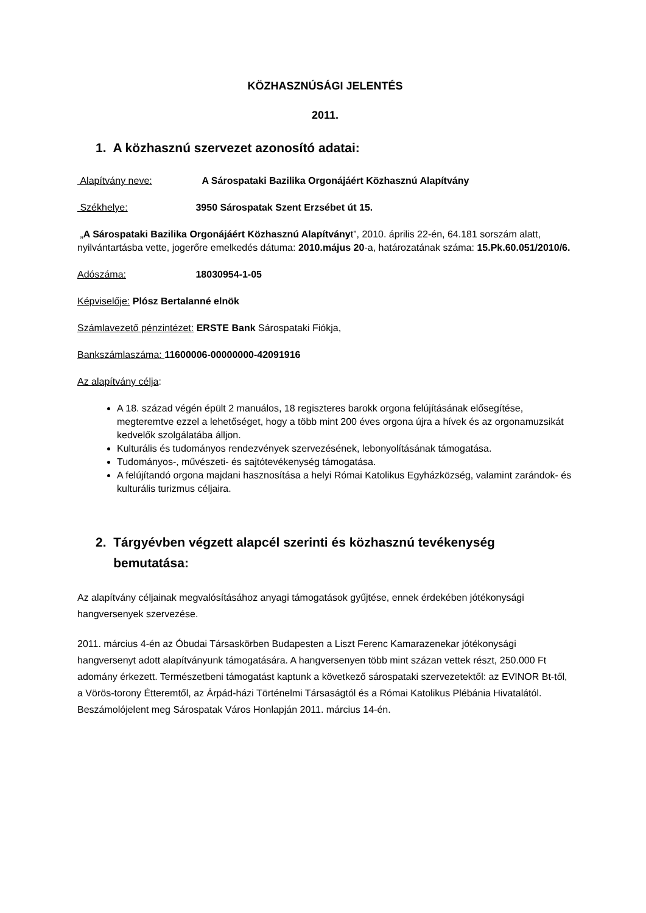KÖZHASZNÚSÁGI JELENTÉS
2011.
1. A közhasznú szervezet azonosító adatai:
Alapítvány neve: A Sárospataki Bazilika Orgonájáért Közhasznú Alapítvány
Székhelye: 3950 Sárospatak Szent Erzsébet út 15.
„A Sárospataki Bazilika Orgonájáért Közhasznú Alapítványt”, 2010. április 22-én, 64.181 sorszám alatt, nyilvántartásba vette, jogerőre emelkedés dátuma: 2010.május 20-a, határozatának száma: 15.Pk.60.051/2010/6.
Adószáma: 18030954-1-05
Képviselője: Plósz Bertalanné elnök
Számlavezető pénzintézet: ERSTE Bank Sárospataki Fiókja,
Bankszámlaszáma: 11600006-00000000-42091916
Az alapítvány célja:
A 18. század végén épült 2 manuálos, 18 regiszteres barokk orgona felújításának elősegítése, megteremtve ezzel a lehetőséget, hogy a több mint 200 éves orgona újra a hívek és az orgonamuzsikát kedvelők szolgálatába álljon.
Kulturális és tudományos rendezvények szervezésének, lebonyolításának támogatása.
Tudományos-, művészeti- és sajtótevékenység támogatása.
A felújítandó orgona majdani hasznosítása a helyi Római Katolikus Egyházközség, valamint zarándok- és kulturális turizmus céljaira.
2. Tárgyévben végzett alapcél szerinti és közhasznú tevékenység
bemutatása:
Az alapítvány céljainak megvalósításához anyagi támogatások gyűjtése, ennek érdekében jótékonysági hangversenyek szervezése.
2011. március 4-én az Óbudai Társaskörben Budapesten a Liszt Ferenc Kamarazenekar jótékonysági hangversenyt adott alapítványunk támogatására. A hangversenyen több mint százan vettek részt, 250.000 Ft adomány érkezett. Természetbeni támogatást kaptunk a következő sárospataki szervezetektől: az EVINOR Bt-től, a Vörös-torony Étteremtől, az Árpád-házi Történelmi Társaságtól és a Római Katolikus Plébánia Hivatalától. Beszámolójelent meg Sárospatak Város Honlapján 2011. március 14-én.